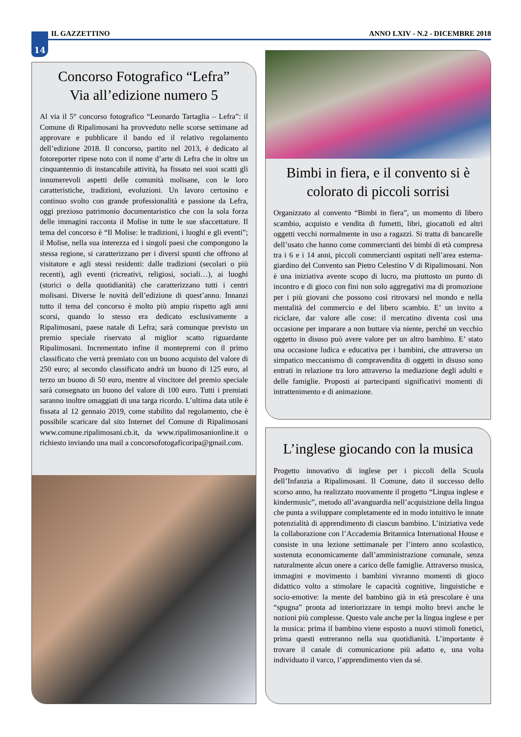14 IL GAZZETTINO ANNO LXIV - N.2 - DICEMBRE 2018
Concorso Fotografico “Lefra”
Via all’edizione numero 5
Al via il 5° concorso fotografico “Leonardo Tartaglia – Lefra”: il Comune di Ripalimosani ha provveduto nelle scorse settimane ad approvare e pubblicare il bando ed il relativo regolamento dell’edizione 2018. Il concorso, partito nel 2013, è dedicato al fotoreporter ripese noto con il nome d’arte di Lefra che in oltre un cinquantennio di instancabile attività, ha fissato nei suoi scatti gli innumerevoli aspetti delle comunità molisane, con le loro caratteristiche, tradizioni, evoluzioni. Un lavoro certosino e continuo svolto con grande professionalità e passione da Lefra, oggi prezioso patrimonio documentaristico che con la sola forza delle immagini racconta il Molise in tutte le sue sfaccettature. Il tema del concorso è “Il Molise: le tradizioni, i luoghi e gli eventi”; il Molise, nella sua interezza ed i singoli paesi che compongono la stessa regione, si caratterizzano per i diversi spunti che offrono al visitatore e agli stessi residenti: dalle tradizioni (secolari o più recenti), agli eventi (ricreativi, religiosi, sociali…), ai luoghi (storici o della quotidianità) che caratterizzano tutti i centri molisani. Diverse le novità dell’edizione di quest’anno. Innanzi tutto il tema del concorso è molto più ampio rispetto agli anni scorsi, quando lo stesso era dedicato esclusivamente a Ripalimosani, paese natale di Lefra; sarà comunque previsto un premio speciale riservato al miglior scatto riguardante Ripalimosani. Incrementato infine il montepremi con il primo classificato che verrà premiato con un buono acquisto del valore di 250 euro; al secondo classificato andrà un buono di 125 euro, al terzo un buono di 50 euro, mentre al vincitore del premio speciale sarà consegnato un buono del valore di 100 euro. Tutti i premiati saranno inoltre omaggiati di una targa ricordo. L’ultima data utile è fissata al 12 gennaio 2019, come stabilito dal regolamento, che è possibile scaricare dal sito Internet del Comune di Ripalimosani www.comune.ripalimosani.cb.it, da www.ripalimosanionline.it o richiesto inviando una mail a concorsofotogaficoripa@gmail.com.
Bimbi in fiera, e il convento si è colorato di piccoli sorrisi
Organizzato al convento “Bimbi in fiera”, un momento di libero scambio, acquisto e vendita di fumetti, libri, giocattoli ed altri oggetti vecchi normalmente in uso a ragazzi. Si tratta di bancarelle dell’usato che hanno come commercianti dei bimbi di età compresa tra i 6 e i 14 anni, piccoli commercianti ospitati nell’area esterna-giardino del Convento san Pietro Celestino V di Ripalimosani. Non è una iniziativa avente scopo di lucro, ma piuttosto un punto di incontro e di gioco con fini non solo aggregativi ma di promozione per i più giovani che possono così ritrovarsi nel mondo e nella mentalità del commercio e del libero scambio. E’ un invito a riciclare, dar valore alle cose: il mercatino diventa così una occasione per imparare a non buttare via niente, perché un vecchio oggetto in disuso può avere valore per un altro bambino. E’ stato una occasione ludica e educativa per i bambini, che attraverso un simpatico meccanismo di compravendita di oggetti in disuso sono entrati in relazione tra loro attraverso la mediazione degli adulti e delle famiglie. Proposti ai partecipanti significativi momenti di intrattenimento e di animazione.
L’inglese giocando con la musica
Progetto innovativo di inglese per i piccoli della Scuola dell’Infanzia a Ripalimosani. Il Comune, dato il successo dello scorso anno, ha realizzato nuovamente il progetto “Lingua inglese e kindermusic”, metodo all’avanguardia nell’acquisizione della lingua che punta a sviluppare completamente ed in modo intuitivo le innate potenzialità di apprendimento di ciascun bambino. L’iniziativa vede la collaborazione con l’Accademia Britannica International House e consiste in una lezione settimanale per l’intero anno scolastico, sostenuta economicamente dall’amministrazione comunale, senza naturalmente alcun onere a carico delle famiglie. Attraverso musica, immagini e movimento i bambini vivranno momenti di gioco didattico volto a stimolare le capacità cognitive, linguistiche e socio-emotive: la mente del bambino già in età prescolare è una “spugna” pronta ad interiorizzare in tempi molto brevi anche le nozioni più complesse. Questo vale anche per la lingua inglese e per la musica: prima il bambino viene esposto a nuovi stimoli fonetici, prima questi entreranno nella sua quotidianità. L’importante è trovare il canale di comunicazione più adatto e, una volta individuato il varco, l’apprendimento vien da sé.